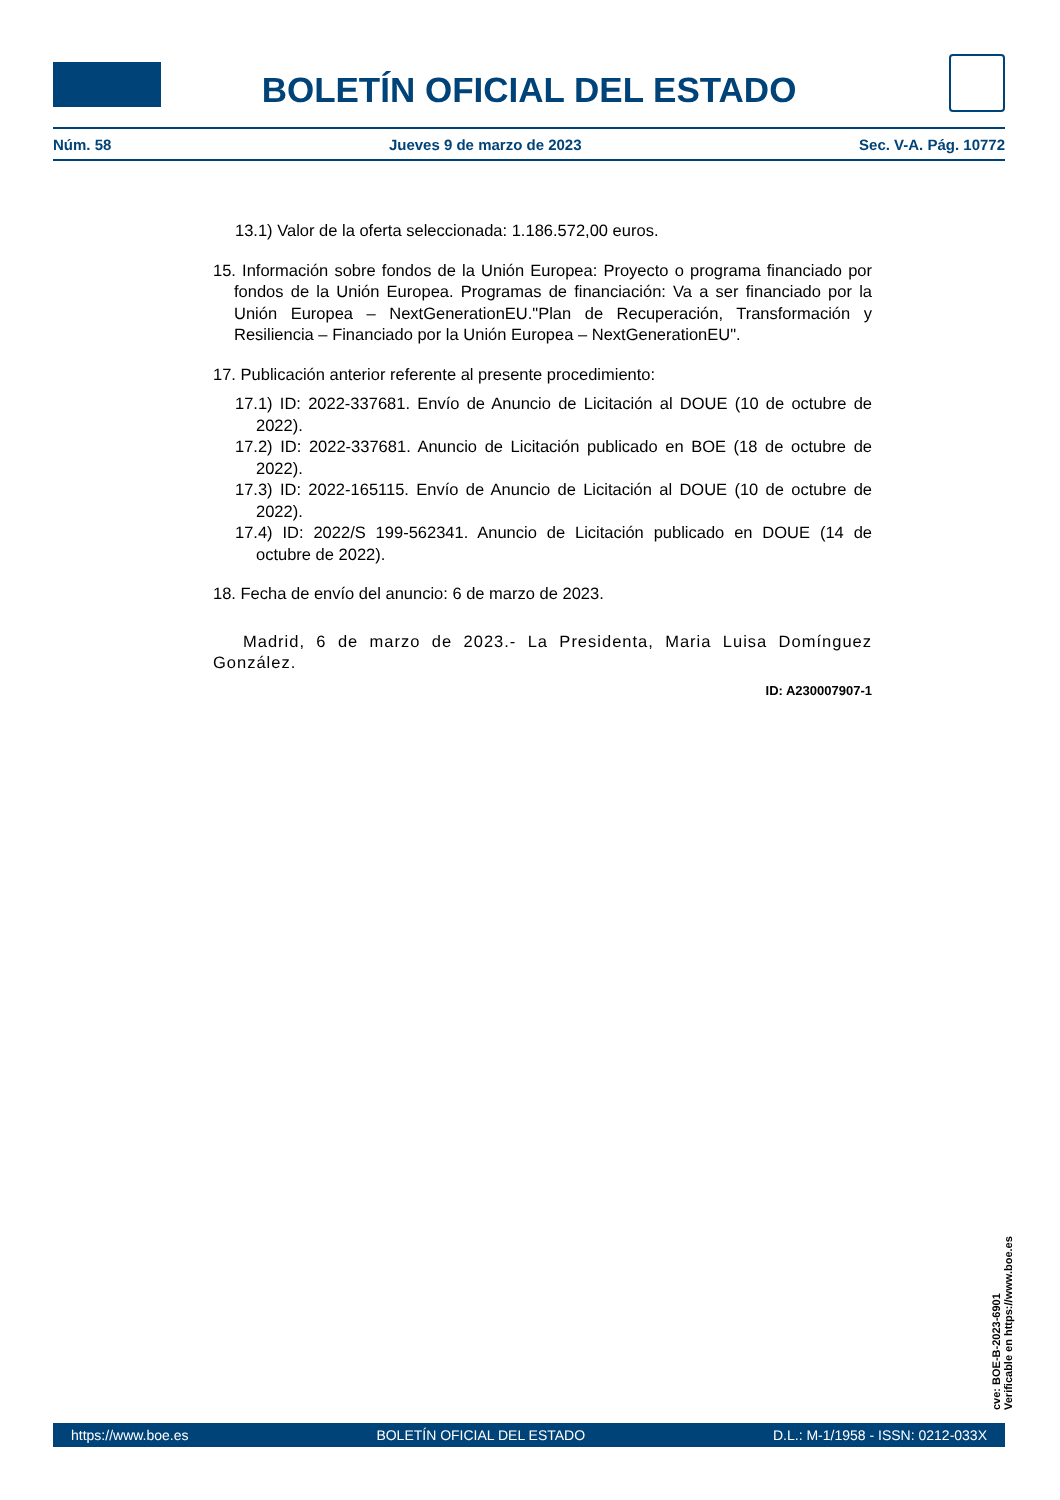BOLETÍN OFICIAL DEL ESTADO
Núm. 58 Jueves 9 de marzo de 2023 Sec. V-A. Pág. 10772
13.1) Valor de la oferta seleccionada: 1.186.572,00 euros.
15. Información sobre fondos de la Unión Europea: Proyecto o programa financiado por fondos de la Unión Europea. Programas de financiación: Va a ser financiado por la Unión Europea – NextGenerationEU."Plan de Recuperación, Transformación y Resiliencia – Financiado por la Unión Europea – NextGenerationEU".
17. Publicación anterior referente al presente procedimiento:
17.1) ID: 2022-337681. Envío de Anuncio de Licitación al DOUE (10 de octubre de 2022).
17.2) ID: 2022-337681. Anuncio de Licitación publicado en BOE (18 de octubre de 2022).
17.3) ID: 2022-165115. Envío de Anuncio de Licitación al DOUE (10 de octubre de 2022).
17.4) ID: 2022/S 199-562341. Anuncio de Licitación publicado en DOUE (14 de octubre de 2022).
18. Fecha de envío del anuncio: 6 de marzo de 2023.
Madrid, 6 de marzo de 2023.- La Presidenta, Maria Luisa Domínguez González.
ID: A230007907-1
cve: BOE-B-2023-6901
Verificable en https://www.boe.es
https://www.boe.es BOLETÍN OFICIAL DEL ESTADO D.L.: M-1/1958 - ISSN: 0212-033X